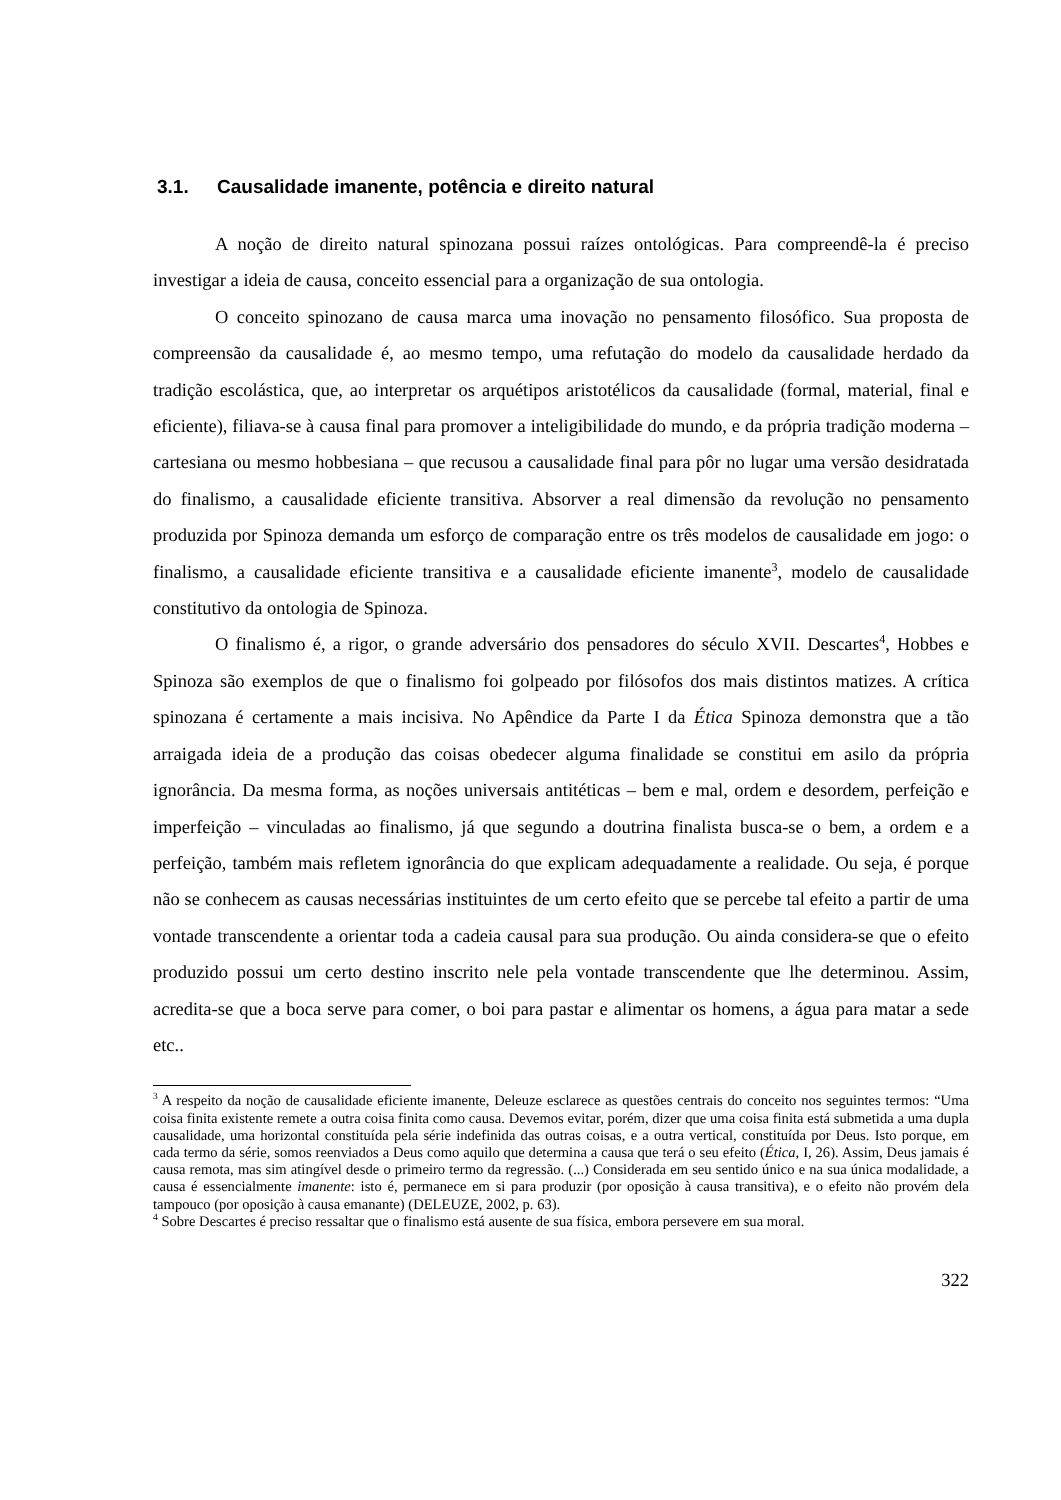3.1. Causalidade imanente, potência e direito natural
A noção de direito natural spinozana possui raízes ontológicas. Para compreendê-la é preciso investigar a ideia de causa, conceito essencial para a organização de sua ontologia.
O conceito spinozano de causa marca uma inovação no pensamento filosófico. Sua proposta de compreensão da causalidade é, ao mesmo tempo, uma refutação do modelo da causalidade herdado da tradição escolástica, que, ao interpretar os arquétipos aristotélicos da causalidade (formal, material, final e eficiente), filiava-se à causa final para promover a inteligibilidade do mundo, e da própria tradição moderna – cartesiana ou mesmo hobbesiana – que recusou a causalidade final para pôr no lugar uma versão desidratada do finalismo, a causalidade eficiente transitiva. Absorver a real dimensão da revolução no pensamento produzida por Spinoza demanda um esforço de comparação entre os três modelos de causalidade em jogo: o finalismo, a causalidade eficiente transitiva e a causalidade eficiente imanente<sup>3</sup>, modelo de causalidade constitutivo da ontologia de Spinoza.
O finalismo é, a rigor, o grande adversário dos pensadores do século XVII. Descartes<sup>4</sup>, Hobbes e Spinoza são exemplos de que o finalismo foi golpeado por filósofos dos mais distintos matizes. A crítica spinozana é certamente a mais incisiva. No Apêndice da Parte I da Ética Spinoza demonstra que a tão arraigada ideia de a produção das coisas obedecer alguma finalidade se constitui em asilo da própria ignorância. Da mesma forma, as noções universais antitéticas – bem e mal, ordem e desordem, perfeição e imperfeição – vinculadas ao finalismo, já que segundo a doutrina finalista busca-se o bem, a ordem e a perfeição, também mais refletem ignorância do que explicam adequadamente a realidade. Ou seja, é porque não se conhecem as causas necessárias instituintes de um certo efeito que se percebe tal efeito a partir de uma vontade transcendente a orientar toda a cadeia causal para sua produção. Ou ainda considera-se que o efeito produzido possui um certo destino inscrito nele pela vontade transcendente que lhe determinou. Assim, acredita-se que a boca serve para comer, o boi para pastar e alimentar os homens, a água para matar a sede etc..
<sup>3</sup> A respeito da noção de causalidade eficiente imanente, Deleuze esclarece as questões centrais do conceito nos seguintes termos: “Uma coisa finita existente remete a outra coisa finita como causa. Devemos evitar, porém, dizer que uma coisa finita está submetida a uma dupla causalidade, uma horizontal constituída pela série indefinida das outras coisas, e a outra vertical, constituída por Deus. Isto porque, em cada termo da série, somos reenviados a Deus como aquilo que determina a causa que terá o seu efeito (Ética, I, 26). Assim, Deus jamais é causa remota, mas sim atingível desde o primeiro termo da regressão. (...) Considerada em seu sentido único e na sua única modalidade, a causa é essencialmente imanente: isto é, permanece em si para produzir (por oposição à causa transitiva), e o efeito não provém dela tampouco (por oposição à causa emanante) (DELEUZE, 2002, p. 63).
<sup>4</sup> Sobre Descartes é preciso ressaltar que o finalismo está ausente de sua física, embora persevere em sua moral.
322